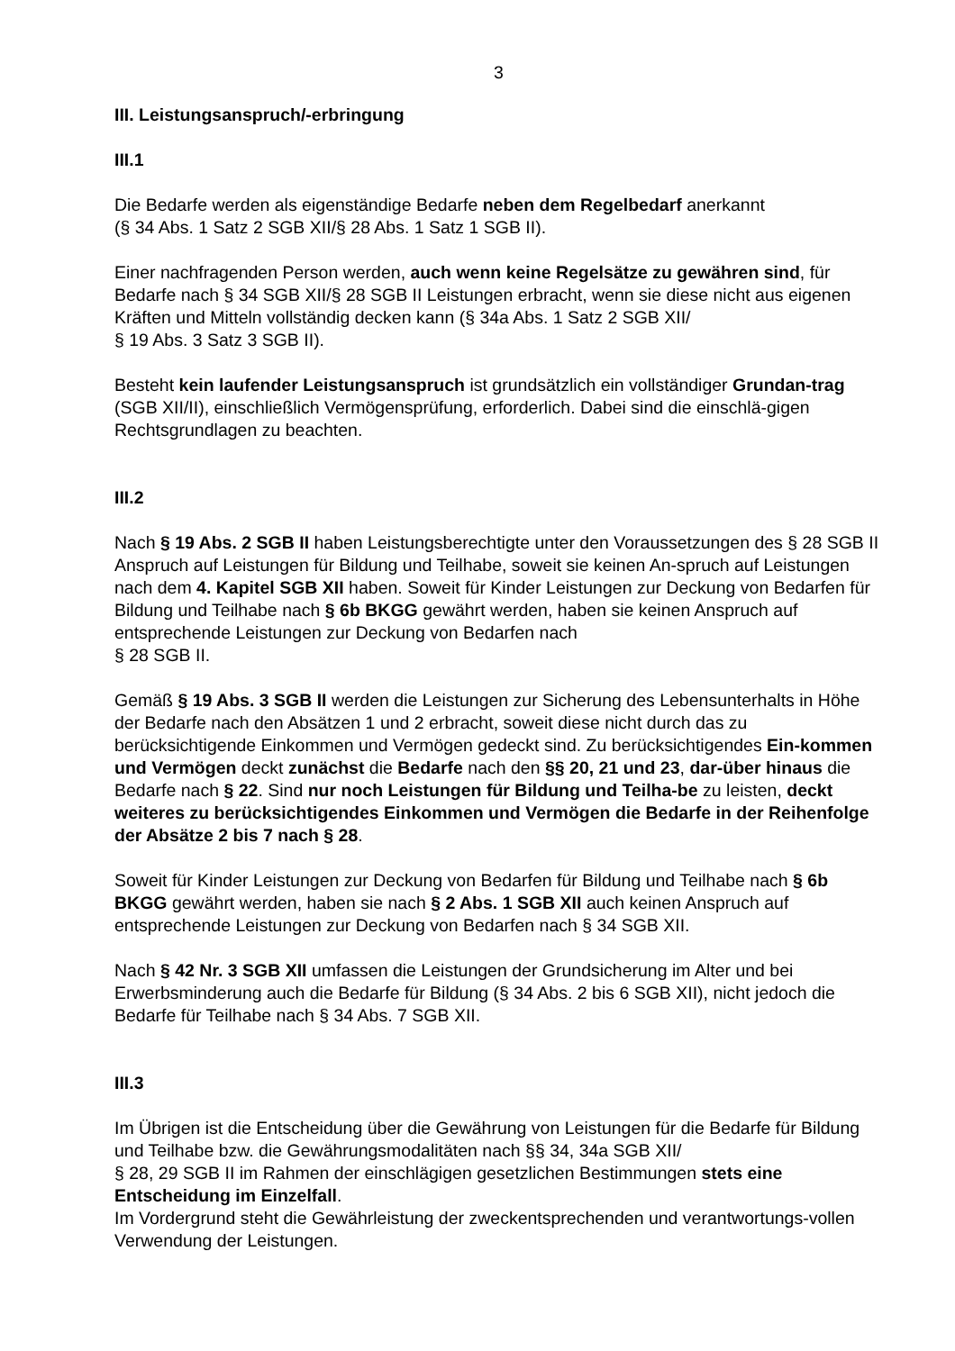3
III. Leistungsanspruch/-erbringung
III.1
Die Bedarfe werden als eigenständige Bedarfe neben dem Regelbedarf anerkannt
(§ 34 Abs. 1 Satz 2 SGB XII/§ 28 Abs. 1 Satz 1 SGB II).
Einer nachfragenden Person werden, auch wenn keine Regelsätze zu gewähren sind, für Bedarfe nach § 34 SGB XII/§ 28 SGB II Leistungen erbracht, wenn sie diese nicht aus eigenen Kräften und Mitteln vollständig decken kann (§ 34a Abs. 1 Satz 2 SGB XII/
§ 19 Abs. 3 Satz 3 SGB II).
Besteht kein laufender Leistungsanspruch ist grundsätzlich ein vollständiger Grundan-trag (SGB XII/II), einschließlich Vermögensprüfung, erforderlich. Dabei sind die einschlä-gigen Rechtsgrundlagen zu beachten.
III.2
Nach § 19 Abs. 2 SGB II haben Leistungsberechtigte unter den Voraussetzungen des § 28 SGB II Anspruch auf Leistungen für Bildung und Teilhabe, soweit sie keinen An-spruch auf Leistungen nach dem 4. Kapitel SGB XII haben. Soweit für Kinder Leistungen zur Deckung von Bedarfen für Bildung und Teilhabe nach § 6b BKGG gewährt werden, haben sie keinen Anspruch auf entsprechende Leistungen zur Deckung von Bedarfen nach
§ 28 SGB II.
Gemäß § 19 Abs. 3 SGB II werden die Leistungen zur Sicherung des Lebensunterhalts in Höhe der Bedarfe nach den Absätzen 1 und 2 erbracht, soweit diese nicht durch das zu berücksichtigende Einkommen und Vermögen gedeckt sind. Zu berücksichtigendes Ein-kommen und Vermögen deckt zunächst die Bedarfe nach den §§ 20, 21 und 23, dar-über hinaus die Bedarfe nach § 22. Sind nur noch Leistungen für Bildung und Teilha-be zu leisten, deckt weiteres zu berücksichtigendes Einkommen und Vermögen die Bedarfe in der Reihenfolge der Absätze 2 bis 7 nach § 28.
Soweit für Kinder Leistungen zur Deckung von Bedarfen für Bildung und Teilhabe nach § 6b BKGG gewährt werden, haben sie nach § 2 Abs. 1 SGB XII auch keinen Anspruch auf entsprechende Leistungen zur Deckung von Bedarfen nach § 34 SGB XII.
Nach § 42 Nr. 3 SGB XII umfassen die Leistungen der Grundsicherung im Alter und bei Erwerbsminderung auch die Bedarfe für Bildung (§ 34 Abs. 2 bis 6 SGB XII), nicht jedoch die Bedarfe für Teilhabe nach § 34 Abs. 7 SGB XII.
III.3
Im Übrigen ist die Entscheidung über die Gewährung von Leistungen für die Bedarfe für Bildung und Teilhabe bzw. die Gewährungsmodalitäten nach §§ 34, 34a SGB XII/
§ 28, 29 SGB II im Rahmen der einschlägigen gesetzlichen Bestimmungen stets eine Entscheidung im Einzelfall.
Im Vordergrund steht die Gewährleistung der zweckentsprechenden und verantwortungs-vollen Verwendung der Leistungen.